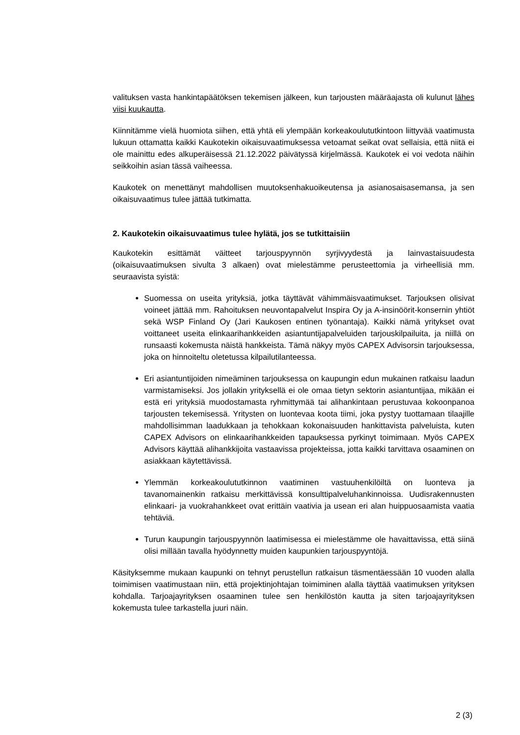valituksen vasta hankintapäätöksen tekemisen jälkeen, kun tarjousten määräajasta oli kulunut lähes viisi kuukautta.
Kiinnitämme vielä huomiota siihen, että yhtä eli ylempään korkeakoulututkintoon liittyvää vaatimusta lukuun ottamatta kaikki Kaukotekin oikaisuvaatimuksessa vetoamat seikat ovat sellaisia, että niitä ei ole mainittu edes alkuperäisessä 21.12.2022 päivätyssä kirjelmässä. Kaukotek ei voi vedota näihin seikkoihin asian tässä vaiheessa.
Kaukotek on menettänyt mahdollisen muutoksenhakuoikeutensa ja asianosaisasemansa, ja sen oikaisuvaatimus tulee jättää tutkimatta.
2. Kaukotekin oikaisuvaatimus tulee hylätä, jos se tutkittaisiin
Kaukotekin esittämät väitteet tarjouspyynnön syrjivyydestä ja lainvastaisuudesta (oikaisuvaatimuksen sivulta 3 alkaen) ovat mielestämme perusteettomia ja virheellisiä mm. seuraavista syistä:
Suomessa on useita yrityksiä, jotka täyttävät vähimmäisvaatimukset. Tarjouksen olisivat voineet jättää mm. Rahoituksen neuvontapalvelut Inspira Oy ja A-insinöörit-konsernin yhtiöt sekä WSP Finland Oy (Jari Kaukosen entinen työnantaja). Kaikki nämä yritykset ovat voittaneet useita elinkaarihankkeiden asiantuntijapalveluiden tarjouskilpailuita, ja niillä on runsaasti kokemusta näistä hankkeista. Tämä näkyy myös CAPEX Advisorsin tarjouksessa, joka on hinnoiteltu oletetussa kilpailutilanteessa.
Eri asiantuntijoiden nimeäminen tarjouksessa on kaupungin edun mukainen ratkaisu laadun varmistamiseksi. Jos jollakin yrityksellä ei ole omaa tietyn sektorin asiantuntijaa, mikään ei estä eri yrityksiä muodostamasta ryhmittymää tai alihankintaan perustuvaa kokoonpanoa tarjousten tekemisessä. Yritysten on luontevaa koota tiimi, joka pystyy tuottamaan tilaajille mahdollisimman laadukkaan ja tehokkaan kokonaisuuden hankittavista palveluista, kuten CAPEX Advisors on elinkaarihankkeiden tapauksessa pyrkinyt toimimaan. Myös CAPEX Advisors käyttää alihankkijoita vastaavissa projekteissa, jotta kaikki tarvittava osaaminen on asiakkaan käytettävissä.
Ylemmän korkeakoulututkinnon vaatiminen vastuuhenkilöiltä on luonteva ja tavanomainenkin ratkaisu merkittävissä konsulttipalveluhankinnoissa. Uudisrakennusten elinkaari- ja vuokrahankkeet ovat erittäin vaativia ja usean eri alan huippuosaamista vaatia tehtäviä.
Turun kaupungin tarjouspyynnön laatimisessa ei mielestämme ole havaittavissa, että siinä olisi millään tavalla hyödynnetty muiden kaupunkien tarjouspyyntöjä.
Käsityksemme mukaan kaupunki on tehnyt perustellun ratkaisun täsmentäessään 10 vuoden alalla toimimisen vaatimustaan niin, että projektinjohtajan toimiminen alalla täyttää vaatimuksen yrityksen kohdalla. Tarjoajayrityksen osaaminen tulee sen henkilöstön kautta ja siten tarjoajayrityksen kokemusta tulee tarkastella juuri näin.
2 (3)